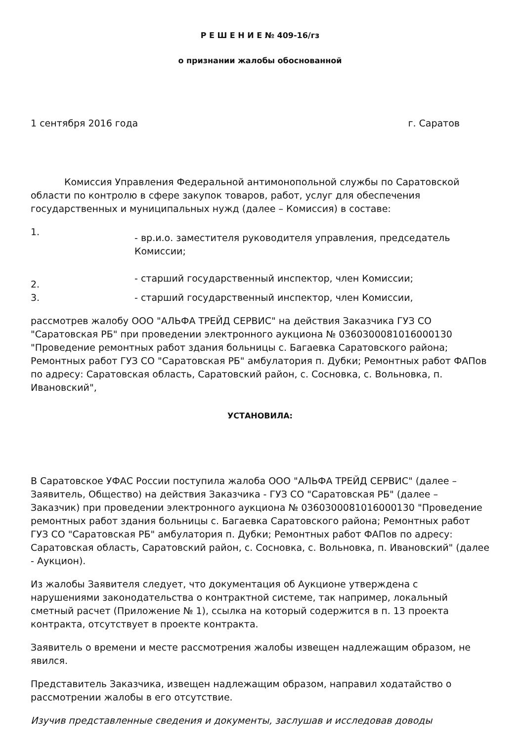Р Е Ш Е Н И Е № 409-16/гз
о признании жалобы обоснованной
1 сентября 2016 года г. Саратов
Комиссия Управления Федеральной антимонопольной службы по Саратовской области по контролю в сфере закупок товаров, работ, услуг для обеспечения государственных и муниципальных нужд (далее – Комиссия) в составе:
1.
- вр.и.о. заместителя руководителя управления, председатель Комиссии;
2.
- старший государственный инспектор, член Комиссии;
3. - старший государственный инспектор, член Комиссии,
рассмотрев жалобу ООО "АЛЬФА ТРЕЙД СЕРВИС" на действия Заказчика ГУЗ СО "Саратовская РБ" при проведении электронного аукциона № 0360300081016000130 "Проведение ремонтных работ здания больницы с. Багаевка Саратовского района; Ремонтных работ ГУЗ СО "Саратовская РБ" амбулатория п. Дубки; Ремонтных работ ФАПов по адресу: Саратовская область, Саратовский район, с. Сосновка, с. Вольновка, п. Ивановский",
УСТАНОВИЛА:
В Саратовское УФАС России поступила жалоба ООО "АЛЬФА ТРЕЙД СЕРВИС" (далее – Заявитель, Общество) на действия Заказчика - ГУЗ СО "Саратовская РБ" (далее – Заказчик) при проведении электронного аукциона № 0360300081016000130 "Проведение ремонтных работ здания больницы с. Багаевка Саратовского района; Ремонтных работ ГУЗ СО "Саратовская РБ" амбулатория п. Дубки; Ремонтных работ ФАПов по адресу: Саратовская область, Саратовский район, с. Сосновка, с. Вольновка, п. Ивановский" (далее - Аукцион).
Из жалобы Заявителя следует, что документация об Аукционе утверждена с нарушениями законодательства о контрактной системе, так например, локальный сметный расчет (Приложение № 1), ссылка на который содержится в п. 13 проекта контракта, отсутствует в проекте контракта.
Заявитель о времени и месте рассмотрения жалобы извещен надлежащим образом, не явился.
Представитель Заказчика, извещен надлежащим образом, направил ходатайство о рассмотрении жалобы в его отсутствие.
Изучив представленные сведения и документы, заслушав и исследовав доводы